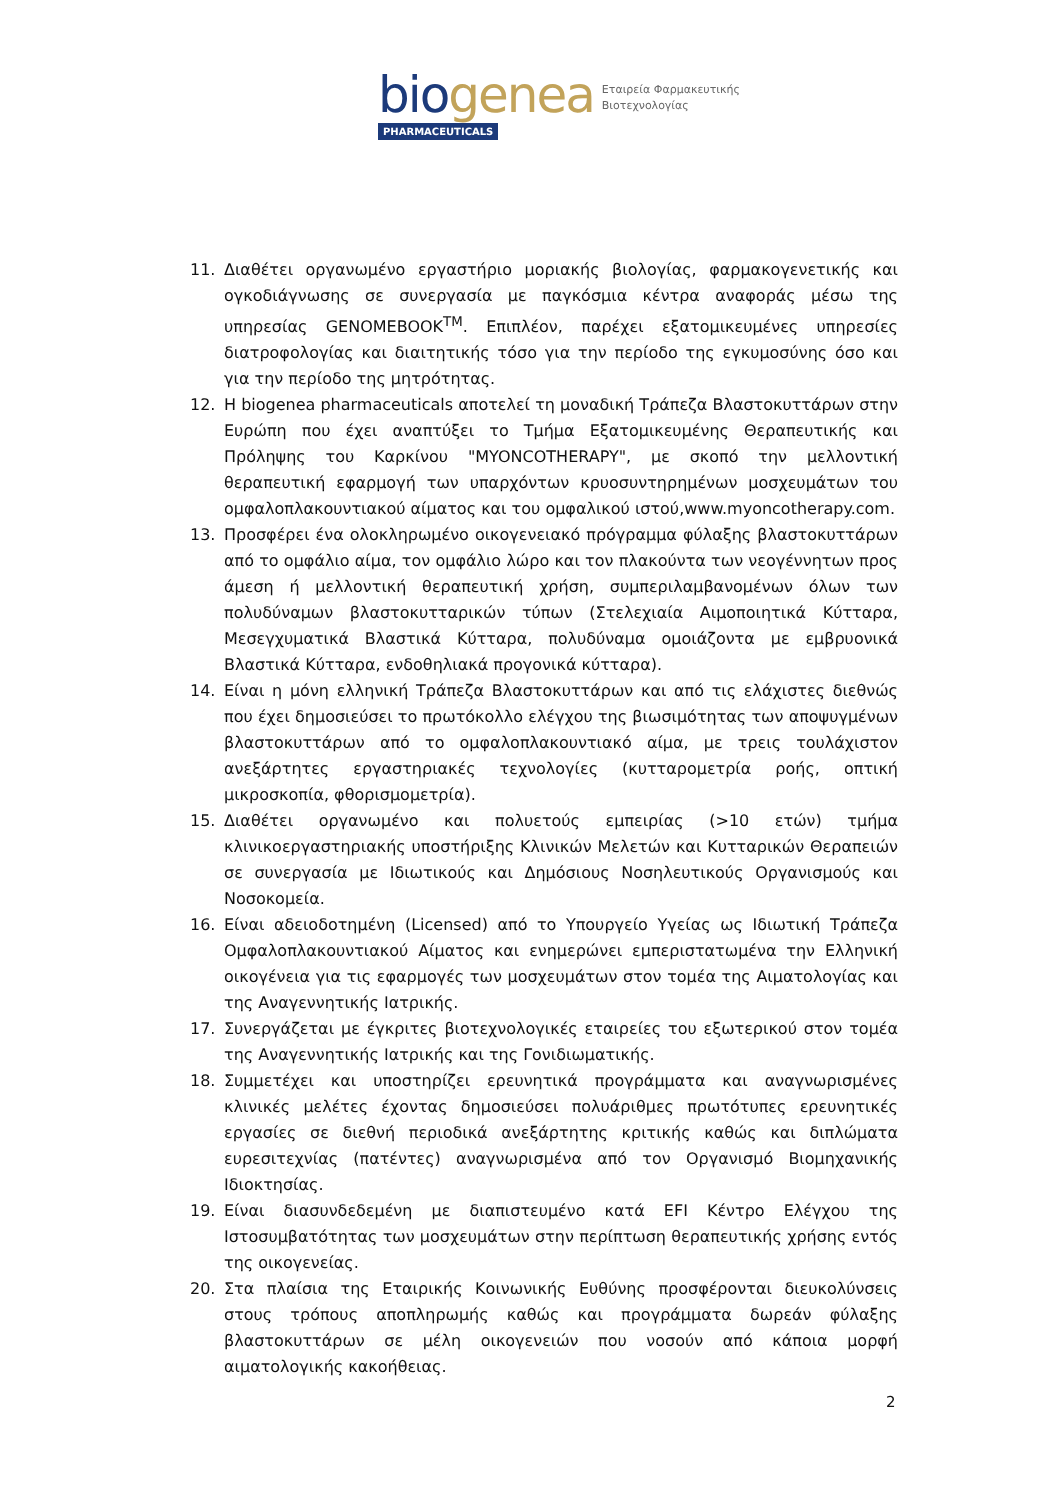bio genea
PHARMACEUTICALS
Εταιρεία Φαρμακευτικής
Βιοτεχνολογίας
11. Διαθέτει οργανωμένο εργαστήριο μοριακής βιολογίας, φαρμακογενετικής και ογκοδιάγνωσης σε συνεργασία με παγκόσμια κέντρα αναφοράς μέσω της υπηρεσίας GENOMEBOOK<sup>TM</sup>. Επιπλέον, παρέχει εξατομικευμένες υπηρεσίες διατροφολογίας και διαιτητικής τόσο για την περίοδο της εγκυμοσύνης όσο και για την περίοδο της μητρότητας.
12. Η biogenea pharmaceuticals αποτελεί τη μοναδική Τράπεζα Βλαστοκυττάρων στην Ευρώπη που έχει αναπτύξει το Τμήμα Εξατομικευμένης Θεραπευτικής και Πρόληψης του Καρκίνου "MYONCOTHERAPY", με σκοπό την μελλοντική θεραπευτική εφαρμογή των υπαρχόντων κρυοσυντηρημένων μοσχευμάτων του ομφαλοπλακουντιακού αίματος και του ομφαλικού ιστού,www.myoncotherapy.com.
13. Προσφέρει ένα ολοκληρωμένο οικογενειακό πρόγραμμα φύλαξης βλαστοκυττάρων από το ομφάλιο αίμα, τον ομφάλιο λώρο και τον πλακούντα των νεογέννητων προς άμεση ή μελλοντική θεραπευτική χρήση, συμπεριλαμβανομένων όλων των πολυδύναμων βλαστοκυτταρικών τύπων (Στελεχιαία Αιμοποιητικά Κύτταρα, Μεσεγχυματικά Βλαστικά Κύτταρα, πολυδύναμα ομοιάζοντα με εμβρυονικά Βλαστικά Κύτταρα, ενδοθηλιακά προγονικά κύτταρα).
14. Είναι η μόνη ελληνική Τράπεζα Βλαστοκυττάρων και από τις ελάχιστες διεθνώς που έχει δημοσιεύσει το πρωτόκολλο ελέγχου της βιωσιμότητας των αποψυγμένων βλαστοκυττάρων από το ομφαλοπλακουντιακό αίμα, με τρεις τουλάχιστον ανεξάρτητες εργαστηριακές τεχνολογίες (κυτταρομετρία ροής, οπτική μικροσκοπία, φθορισμομετρία).
15. Διαθέτει οργανωμένο και πολυετούς εμπειρίας (>10 ετών) τμήμα κλινικοεργαστηριακής υποστήριξης Κλινικών Μελετών και Κυτταρικών Θεραπειών σε συνεργασία με Ιδιωτικούς και Δημόσιους Νοσηλευτικούς Οργανισμούς και Νοσοκομεία.
16. Είναι αδειοδοτημένη (Licensed) από το Υπουργείο Υγείας ως Ιδιωτική Τράπεζα Ομφαλοπλακουντιακού Αίματος και ενημερώνει εμπεριστατωμένα την Ελληνική οικογένεια για τις εφαρμογές των μοσχευμάτων στον τομέα της Αιματολογίας και της Αναγεννητικής Ιατρικής.
17. Συνεργάζεται με έγκριτες βιοτεχνολογικές εταιρείες του εξωτερικού στον τομέα της Αναγεννητικής Ιατρικής και της Γονιδιωματικής.
18. Συμμετέχει και υποστηρίζει ερευνητικά προγράμματα και αναγνωρισμένες κλινικές μελέτες έχοντας δημοσιεύσει πολυάριθμες πρωτότυπες ερευνητικές εργασίες σε διεθνή περιοδικά ανεξάρτητης κριτικής καθώς και διπλώματα ευρεσιτεχνίας (πατέντες) αναγνωρισμένα από τον Οργανισμό Βιομηχανικής Ιδιοκτησίας.
19. Είναι διασυνδεδεμένη με διαπιστευμένο κατά EFI Κέντρο Ελέγχου της Ιστοσυμβατότητας των μοσχευμάτων στην περίπτωση θεραπευτικής χρήσης εντός της οικογενείας.
20. Στα πλαίσια της Εταιρικής Κοινωνικής Ευθύνης προσφέρονται διευκολύνσεις στους τρόπους αποπληρωμής καθώς και προγράμματα δωρεάν φύλαξης βλαστοκυττάρων σε μέλη οικογενειών που νοσούν από κάποια μορφή αιματολογικής κακοήθειας.
2